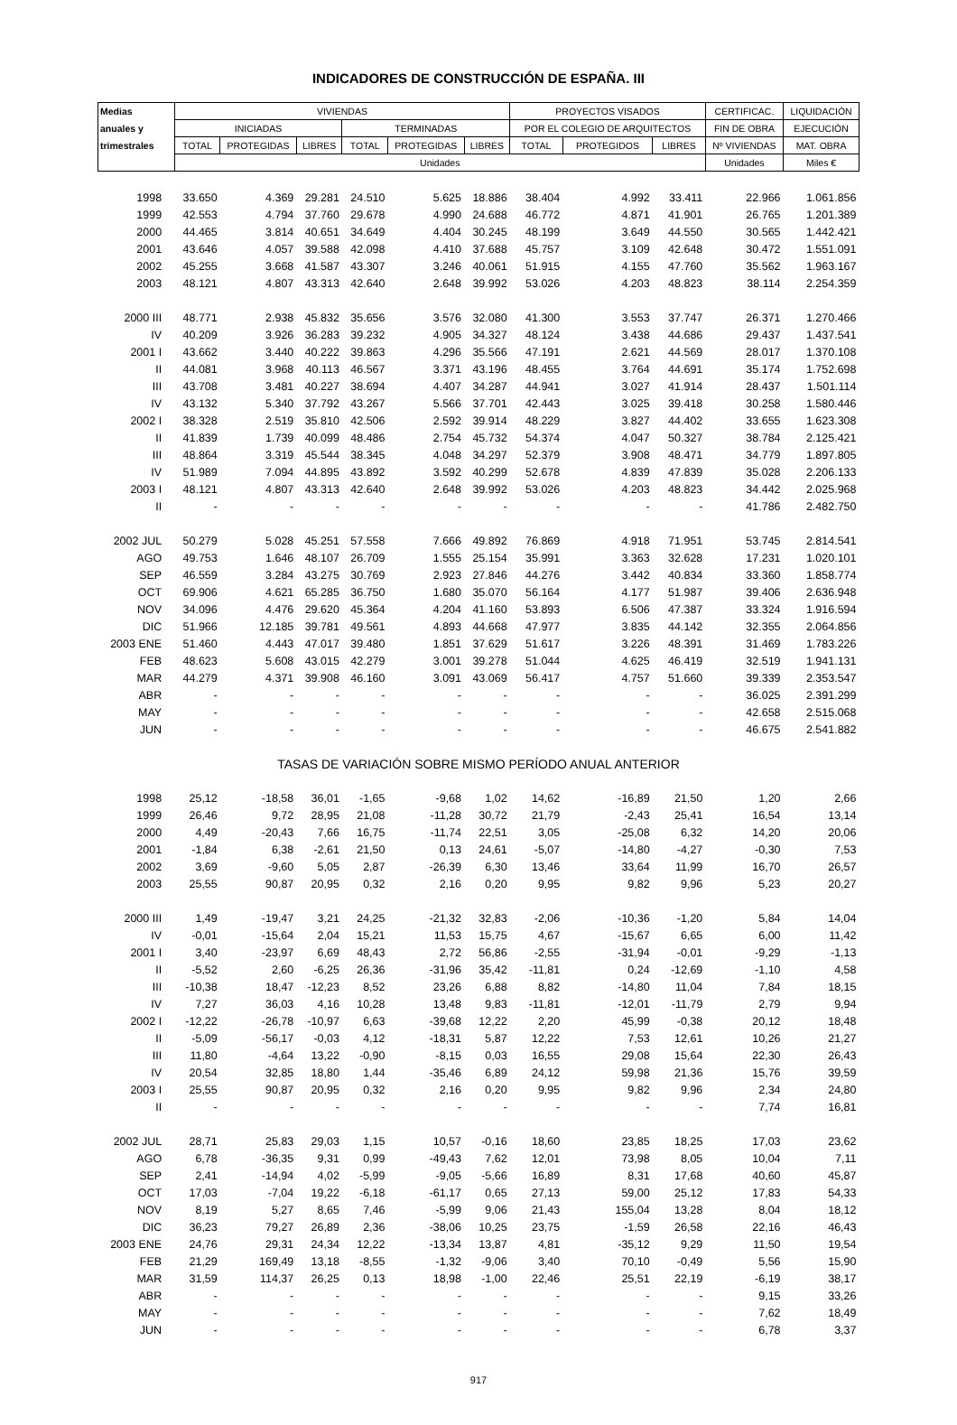INDICADORES DE CONSTRUCCIÓN DE ESPAÑA. III
| Medias | VIVIENDAS | | | | | | PROYECTOS VISADOS | | | CERTIFICAC. | LIQUIDACIÓN |
| --- | --- | --- | --- | --- | --- | --- | --- | --- | --- | --- | --- |
| anuales y | INICIADAS | | | TERMINADAS | | | POR EL COLEGIO DE ARQUITECTOS | | | FIN DE OBRA | EJECUCIÓN |
| trimestrales | TOTAL | PROTEGIDAS | LIBRES | TOTAL | PROTEGIDAS | LIBRES | TOTAL | PROTEGIDOS | LIBRES | Nº VIVIENDAS | MAT. OBRA |
| | Unidades | | | | | | | | | Unidades | Miles € |
| 1998 | 33.650 | 4.369 | 29.281 | 24.510 | 5.625 | 18.886 | 38.404 | 4.992 | 33.411 | 22.966 | 1.061.856 |
| 1999 | 42.553 | 4.794 | 37.760 | 29.678 | 4.990 | 24.688 | 46.772 | 4.871 | 41.901 | 26.765 | 1.201.389 |
| 2000 | 44.465 | 3.814 | 40.651 | 34.649 | 4.404 | 30.245 | 48.199 | 3.649 | 44.550 | 30.565 | 1.442.421 |
| 2001 | 43.646 | 4.057 | 39.588 | 42.098 | 4.410 | 37.688 | 45.757 | 3.109 | 42.648 | 30.472 | 1.551.091 |
| 2002 | 45.255 | 3.668 | 41.587 | 43.307 | 3.246 | 40.061 | 51.915 | 4.155 | 47.760 | 35.562 | 1.963.167 |
| 2003 | 48.121 | 4.807 | 43.313 | 42.640 | 2.648 | 39.992 | 53.026 | 4.203 | 48.823 | 38.114 | 2.254.359 |
| 2000 III | 48.771 | 2.938 | 45.832 | 35.656 | 3.576 | 32.080 | 41.300 | 3.553 | 37.747 | 26.371 | 1.270.466 |
| IV | 40.209 | 3.926 | 36.283 | 39.232 | 4.905 | 34.327 | 48.124 | 3.438 | 44.686 | 29.437 | 1.437.541 |
| 2001 I | 43.662 | 3.440 | 40.222 | 39.863 | 4.296 | 35.566 | 47.191 | 2.621 | 44.569 | 28.017 | 1.370.108 |
| II | 44.081 | 3.968 | 40.113 | 46.567 | 3.371 | 43.196 | 48.455 | 3.764 | 44.691 | 35.174 | 1.752.698 |
| III | 43.708 | 3.481 | 40.227 | 38.694 | 4.407 | 34.287 | 44.941 | 3.027 | 41.914 | 28.437 | 1.501.114 |
| IV | 43.132 | 5.340 | 37.792 | 43.267 | 5.566 | 37.701 | 42.443 | 3.025 | 39.418 | 30.258 | 1.580.446 |
| 2002 I | 38.328 | 2.519 | 35.810 | 42.506 | 2.592 | 39.914 | 48.229 | 3.827 | 44.402 | 33.655 | 1.623.308 |
| II | 41.839 | 1.739 | 40.099 | 48.486 | 2.754 | 45.732 | 54.374 | 4.047 | 50.327 | 38.784 | 2.125.421 |
| III | 48.864 | 3.319 | 45.544 | 38.345 | 4.048 | 34.297 | 52.379 | 3.908 | 48.471 | 34.779 | 1.897.805 |
| IV | 51.989 | 7.094 | 44.895 | 43.892 | 3.592 | 40.299 | 52.678 | 4.839 | 47.839 | 35.028 | 2.206.133 |
| 2003 I | 48.121 | 4.807 | 43.313 | 42.640 | 2.648 | 39.992 | 53.026 | 4.203 | 48.823 | 34.442 | 2.025.968 |
| II | - | - | - | - | - | - | - | - | - | 41.786 | 2.482.750 |
| 2002 JUL | 50.279 | 5.028 | 45.251 | 57.558 | 7.666 | 49.892 | 76.869 | 4.918 | 71.951 | 53.745 | 2.814.541 |
| AGO | 49.753 | 1.646 | 48.107 | 26.709 | 1.555 | 25.154 | 35.991 | 3.363 | 32.628 | 17.231 | 1.020.101 |
| SEP | 46.559 | 3.284 | 43.275 | 30.769 | 2.923 | 27.846 | 44.276 | 3.442 | 40.834 | 33.360 | 1.858.774 |
| OCT | 69.906 | 4.621 | 65.285 | 36.750 | 1.680 | 35.070 | 56.164 | 4.177 | 51.987 | 39.406 | 2.636.948 |
| NOV | 34.096 | 4.476 | 29.620 | 45.364 | 4.204 | 41.160 | 53.893 | 6.506 | 47.387 | 33.324 | 1.916.594 |
| DIC | 51.966 | 12.185 | 39.781 | 49.561 | 4.893 | 44.668 | 47.977 | 3.835 | 44.142 | 32.355 | 2.064.856 |
| 2003 ENE | 51.460 | 4.443 | 47.017 | 39.480 | 1.851 | 37.629 | 51.617 | 3.226 | 48.391 | 31.469 | 1.783.226 |
| FEB | 48.623 | 5.608 | 43.015 | 42.279 | 3.001 | 39.278 | 51.044 | 4.625 | 46.419 | 32.519 | 1.941.131 |
| MAR | 44.279 | 4.371 | 39.908 | 46.160 | 3.091 | 43.069 | 56.417 | 4.757 | 51.660 | 39.339 | 2.353.547 |
| ABR | - | - | - | - | - | - | - | - | - | 36.025 | 2.391.299 |
| MAY | - | - | - | - | - | - | - | - | - | 42.658 | 2.515.068 |
| JUN | - | - | - | - | - | - | - | - | - | 46.675 | 2.541.882 |
| TASAS DE VARIACIÓN SOBRE MISMO PERÍODO ANUAL ANTERIOR | | | | | | | | | | | |
| 1998 | 25,12 | -18,58 | 36,01 | -1,65 | -9,68 | 1,02 | 14,62 | -16,89 | 21,50 | 1,20 | 2,66 |
| 1999 | 26,46 | 9,72 | 28,95 | 21,08 | -11,28 | 30,72 | 21,79 | -2,43 | 25,41 | 16,54 | 13,14 |
| 2000 | 4,49 | -20,43 | 7,66 | 16,75 | -11,74 | 22,51 | 3,05 | -25,08 | 6,32 | 14,20 | 20,06 |
| 2001 | -1,84 | 6,38 | -2,61 | 21,50 | 0,13 | 24,61 | -5,07 | -14,80 | -4,27 | -0,30 | 7,53 |
| 2002 | 3,69 | -9,60 | 5,05 | 2,87 | -26,39 | 6,30 | 13,46 | 33,64 | 11,99 | 16,70 | 26,57 |
| 2003 | 25,55 | 90,87 | 20,95 | 0,32 | 2,16 | 0,20 | 9,95 | 9,82 | 9,96 | 5,23 | 20,27 |
| 2000 III | 1,49 | -19,47 | 3,21 | 24,25 | -21,32 | 32,83 | -2,06 | -10,36 | -1,20 | 5,84 | 14,04 |
| IV | -0,01 | -15,64 | 2,04 | 15,21 | 11,53 | 15,75 | 4,67 | -15,67 | 6,65 | 6,00 | 11,42 |
| 2001 I | 3,40 | -23,97 | 6,69 | 48,43 | 2,72 | 56,86 | -2,55 | -31,94 | -0,01 | -9,29 | -1,13 |
| II | -5,52 | 2,60 | -6,25 | 26,36 | -31,96 | 35,42 | -11,81 | 0,24 | -12,69 | -1,10 | 4,58 |
| III | -10,38 | 18,47 | -12,23 | 8,52 | 23,26 | 6,88 | 8,82 | -14,80 | 11,04 | 7,84 | 18,15 |
| IV | 7,27 | 36,03 | 4,16 | 10,28 | 13,48 | 9,83 | -11,81 | -12,01 | -11,79 | 2,79 | 9,94 |
| 2002 I | -12,22 | -26,78 | -10,97 | 6,63 | -39,68 | 12,22 | 2,20 | 45,99 | -0,38 | 20,12 | 18,48 |
| II | -5,09 | -56,17 | -0,03 | 4,12 | -18,31 | 5,87 | 12,22 | 7,53 | 12,61 | 10,26 | 21,27 |
| III | 11,80 | -4,64 | 13,22 | -0,90 | -8,15 | 0,03 | 16,55 | 29,08 | 15,64 | 22,30 | 26,43 |
| IV | 20,54 | 32,85 | 18,80 | 1,44 | -35,46 | 6,89 | 24,12 | 59,98 | 21,36 | 15,76 | 39,59 |
| 2003 I | 25,55 | 90,87 | 20,95 | 0,32 | 2,16 | 0,20 | 9,95 | 9,82 | 9,96 | 2,34 | 24,80 |
| II | - | - | - | - | - | - | - | - | - | 7,74 | 16,81 |
| 2002 JUL | 28,71 | 25,83 | 29,03 | 1,15 | 10,57 | -0,16 | 18,60 | 23,85 | 18,25 | 17,03 | 23,62 |
| AGO | 6,78 | -36,35 | 9,31 | 0,99 | -49,43 | 7,62 | 12,01 | 73,98 | 8,05 | 10,04 | 7,11 |
| SEP | 2,41 | -14,94 | 4,02 | -5,99 | -9,05 | -5,66 | 16,89 | 8,31 | 17,68 | 40,60 | 45,87 |
| OCT | 17,03 | -7,04 | 19,22 | -6,18 | -61,17 | 0,65 | 27,13 | 59,00 | 25,12 | 17,83 | 54,33 |
| NOV | 8,19 | 5,27 | 8,65 | 7,46 | -5,99 | 9,06 | 21,43 | 155,04 | 13,28 | 8,04 | 18,12 |
| DIC | 36,23 | 79,27 | 26,89 | 2,36 | -38,06 | 10,25 | 23,75 | -1,59 | 26,58 | 22,16 | 46,43 |
| 2003 ENE | 24,76 | 29,31 | 24,34 | 12,22 | -13,34 | 13,87 | 4,81 | -35,12 | 9,29 | 11,50 | 19,54 |
| FEB | 21,29 | 169,49 | 13,18 | -8,55 | -1,32 | -9,06 | 3,40 | 70,10 | -0,49 | 5,56 | 15,90 |
| MAR | 31,59 | 114,37 | 26,25 | 0,13 | 18,98 | -1,00 | 22,46 | 25,51 | 22,19 | -6,19 | 38,17 |
| ABR | - | - | - | - | - | - | - | - | - | 9,15 | 33,26 |
| MAY | - | - | - | - | - | - | - | - | - | 7,62 | 18,49 |
| JUN | - | - | - | - | - | - | - | - | - | 6,78 | 3,37 |
917